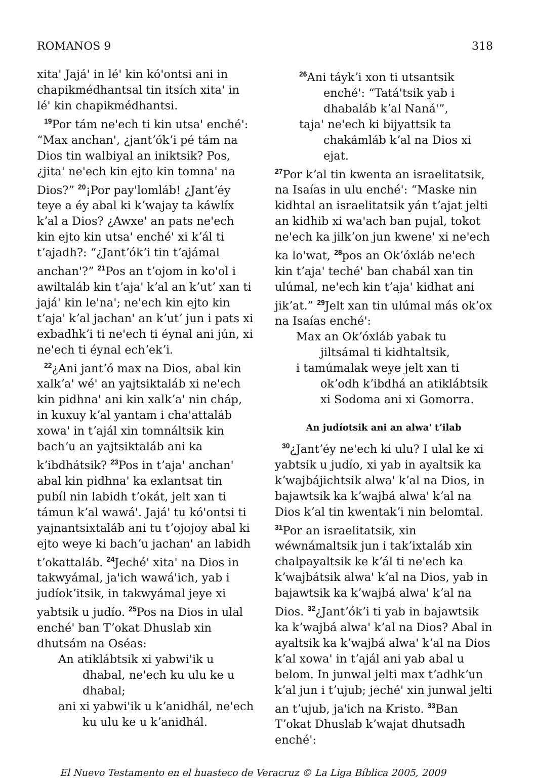ROMANOS 9 318
xitaꞌ Jajáꞌ in léꞌ kin kóꞌontsi ani in chapikmédhantsal tin itsích xitaꞌ in léꞌ kin chapikmédhantsi.
<sup>19</sup> Por tám neꞌech ti kin utsaꞌ enchéꞌ: “Max anchanꞌ, ¿jantʼókʼi pé tám na Dios tin walbiyal an iniktsik? Pos, ¿jitaꞌ neꞌech kin ejto kin tomnaꞌ na Dios?” <sup>20</sup>¡Por payꞌlomláb! ¿Jantʼéy teye a éy abal ki kʼwajay ta káwlíx kʼal a Dios? ¿Awxeꞌ an pats neꞌech kin ejto kin utsaꞌ enchéꞌ xi kʼál ti tʼajadh?: “¿Jantʼókʼi tin tʼajámal anchanꞌ?” <sup>21</sup>Pos an tʼojom in koꞌol i awiltaláb kin tʼajaꞌ kʼal an kʼutʼ xan ti jajáꞌ kin leꞌnaꞌ; neꞌech kin ejto kin tʼajaꞌ kʼal jachanꞌ an kʼutʼ jun i pats xi exbadhkʼi ti neꞌech ti éynal ani jún, xi neꞌech ti éynal echʼekʼi.
<sup>22</sup>¿Ani jantʼó max na Dios, abal kin xalkʼaꞌ wéꞌ an yajtsiktaláb xi neꞌech kin pidhnaꞌ ani kin xalkʼaꞌ nin cháp, in kuxuy kʼal yantam i chaꞌattaláb xowaꞌ in tʼajál xin tomnáltsik kin bachʼu an yajtsiktaláb ani ka kʼibdhátsik? <sup>23</sup>Pos in tʼajaꞌ anchanꞌ abal kin pidhnaꞌ ka exlantsat tin pubíl nin labidh tʼokát, jelt xan ti támun kʼal wawáꞌ. Jajáꞌ tu kóꞌontsi ti yajnantsixtaláb ani tu tʼojojoy abal ki ejto weye ki bachʼu jachanꞌ an labidh tʼokattaláb. <sup>24</sup>Jechéꞌ xitaꞌ na Dios in takwyámal, jaꞌich wawáꞌich, yab i judíokʼitsik, in takwyámal jeye xi yabtsik u judío. <sup>25</sup>Pos na Dios in ulal enchéꞌ ban Tʼokat Dhuslab xin dhutsám na Oséas:
An atiklábtsik xi yabwiꞌik u dhabal, neꞌech ku ulu ke u dhabal;
ani xi yabwiꞌik u kʼanidhál, neꞌech ku ulu ke u kʼanidhál.
<sup>26</sup> Ani táykʼi xon ti utsantsik enchéꞌ: “Tatáꞌtsik yab i dhabaláb kʼal Nanáꞌ”,
tajaꞌ neꞌech ki bijyattsik ta chakámláb kʼal na Dios xi ejat.
<sup>27</sup> Por kʼal tin kwenta an israelitatsik, na Isaías in ulu enchéꞌ: “Maske nin kidhtal an israelitatsik yán tʼajat jelti an kidhib xi waꞌach ban pujal, tokot neꞌech ka jilkʼon jun kweneꞌ xi neꞌech ka loꞌwat, <sup>28</sup>pos an Okʼóxláb neꞌech kin tʼajaꞌ techéꞌ ban chabál xan tin ulúmal, neꞌech kin tʼajaꞌ kidhat ani jikʼat.” <sup>29</sup>Jelt xan tin ulúmal más okʼox na Isaías enchéꞌ:
Max an Okʼóxláb yabak tu jiltsámal ti kidhtaltsik,
i tamúmalak weye jelt xan ti okʼodh kʼibdhá an atiklábtsik xi Sodoma ani xi Gomorra.
An judíotsik ani an alwaꞌ tʼilab
<sup>30</sup>¿Jantʼéy neꞌech ki ulu? I ulal ke xi yabtsik u judío, xi yab in ayaltsik ka kʼwajbájichtsik alwaꞌ kʼal na Dios, in bajawtsik ka kʼwajbá alwaꞌ kʼal na Dios kʼal tin kwentakʼi nin belomtal. <sup>31</sup>Por an israelitatsik, xin wéwnámaltsik jun i takʼixtaláb xin chalpayaltsik ke kʼál ti neꞌech ka kʼwajbátsik alwaꞌ kʼal na Dios, yab in bajawtsik ka kʼwajbá alwaꞌ kʼal na Dios. <sup>32</sup>¿Jantʼókʼi ti yab in bajawtsik ka kʼwajbá alwaꞌ kʼal na Dios? Abal in ayaltsik ka kʼwajbá alwaꞌ kʼal na Dios kʼal xowaꞌ in tʼajál ani yab abal u belom. In junwal jelti max tʼadhkʼun kʼal jun i tʼujub; jechéꞌ xin junwal jelti an tʼujub, jaꞌich na Kristo. <sup>33</sup>Ban Tʼokat Dhuslab kʼwajat dhutsadh enchéꞌ:
El Nuevo Testamento en el huasteco de Veracruz © La Liga Bíblica 2005, 2009